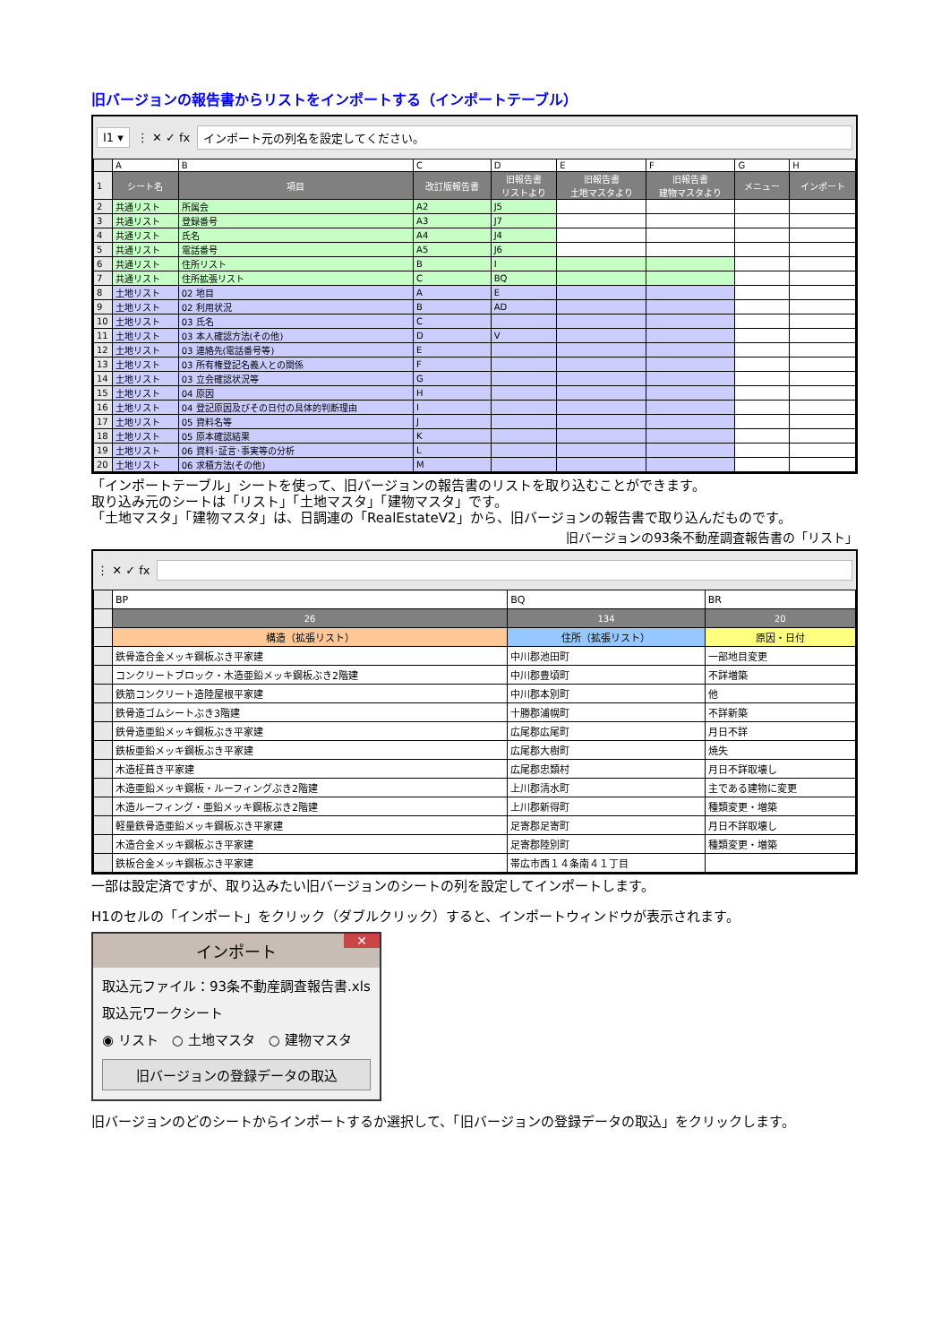旧バージョンの報告書からリストをインポートする（インポートテーブル）
I1 ▾
⋮ ✕ ✓ fx
インポート元の列名を設定してください。
| | A | B | C | D | E | F | G | H |
| 1 | シート名 | 項目 | 改訂版報告書 | 旧報告書 リストより | 旧報告書 土地マスタより | 旧報告書 建物マスタより | メニュー | インポート |
| 2 | 共通リスト | 所属会 | A2 | J5 | | | | |
| 3 | 共通リスト | 登録番号 | A3 | J7 | | | | |
| 4 | 共通リスト | 氏名 | A4 | J4 | | | | |
| 5 | 共通リスト | 電話番号 | A5 | J6 | | | | |
| 6 | 共通リスト | 住所リスト | B | I | | | | |
| 7 | 共通リスト | 住所拡張リスト | C | BQ | | | | |
| 8 | 土地リスト | 02 地目 | A | E | | | | |
| 9 | 土地リスト | 02 利用状況 | B | AD | | | | |
| 10 | 土地リスト | 03 氏名 | C | | | | | |
| 11 | 土地リスト | 03 本人確認方法(その他) | D | V | | | | |
| 12 | 土地リスト | 03 連絡先(電話番号等) | E | | | | | |
| 13 | 土地リスト | 03 所有権登記名義人との関係 | F | | | | | |
| 14 | 土地リスト | 03 立会確認状況等 | G | | | | | |
| 15 | 土地リスト | 04 原因 | H | | | | | |
| 16 | 土地リスト | 04 登記原因及びその日付の具体的判断理由 | I | | | | | |
| 17 | 土地リスト | 05 資料名等 | J | | | | | |
| 18 | 土地リスト | 05 原本確認結果 | K | | | | | |
| 19 | 土地リスト | 06 資料･証言･事実等の分析 | L | | | | | |
| 20 | 土地リスト | 06 求積方法(その他) | M | | | | | |
「インポートテーブル」シートを使って、旧バージョンの報告書のリストを取り込むことができます。
取り込み元のシートは「リスト」「土地マスタ」「建物マスタ」です。
「土地マスタ」「建物マスタ」は、日調連の「RealEstateV2」から、旧バージョンの報告書で取り込んだものです。
旧バージョンの93条不動産調査報告書の「リスト」
⋮ ✕ ✓ fx
| | BP | BQ | BR |
| | 26 | 134 | 20 |
| | 構造（拡張リスト） | 住所（拡張リスト） | 原因・日付 |
| | 鉄骨造合金メッキ鋼板ぶき平家建 | 中川郡池田町 | 一部地目変更 |
| | コンクリートブロック・木造亜鉛メッキ鋼板ぶき2階建 | 中川郡豊頃町 | 不詳増築 |
| | 鉄筋コンクリート造陸屋根平家建 | 中川郡本別町 | 他 |
| | 鉄骨造ゴムシートぶき3階建 | 十勝郡浦幌町 | 不詳新築 |
| | 鉄骨造亜鉛メッキ鋼板ぶき平家建 | 広尾郡広尾町 | 月日不詳 |
| | 鉄板亜鉛メッキ鋼板ぶき平家建 | 広尾郡大樹町 | 焼失 |
| | 木造柾葺き平家建 | 広尾郡忠類村 | 月日不詳取壊し |
| | 木造亜鉛メッキ鋼板・ルーフィングぶき2階建 | 上川郡清水町 | 主である建物に変更 |
| | 木造ルーフィング・亜鉛メッキ鋼板ぶき2階建 | 上川郡新得町 | 種類変更・増築 |
| | 軽量鉄骨造亜鉛メッキ鋼板ぶき平家建 | 足寄郡足寄町 | 月日不詳取壊し |
| | 木造合金メッキ鋼板ぶき平家建 | 足寄郡陸別町 | 種類変更・増築 |
| | 鉄板合金メッキ鋼板ぶき平家建 | 帯広市西１４条南４１丁目 | |
一部は設定済ですが、取り込みたい旧バージョンのシートの列を設定してインポートします。
H1のセルの「インポート」をクリック（ダブルクリック）すると、インポートウィンドウが表示されます。
インポート ✕
取込元ファイル：93条不動産調査報告書.xls
取込元ワークシート
◉ リスト　○ 土地マスタ　○ 建物マスタ
旧バージョンの登録データの取込
旧バージョンのどのシートからインポートするか選択して、「旧バージョンの登録データの取込」をクリックします。